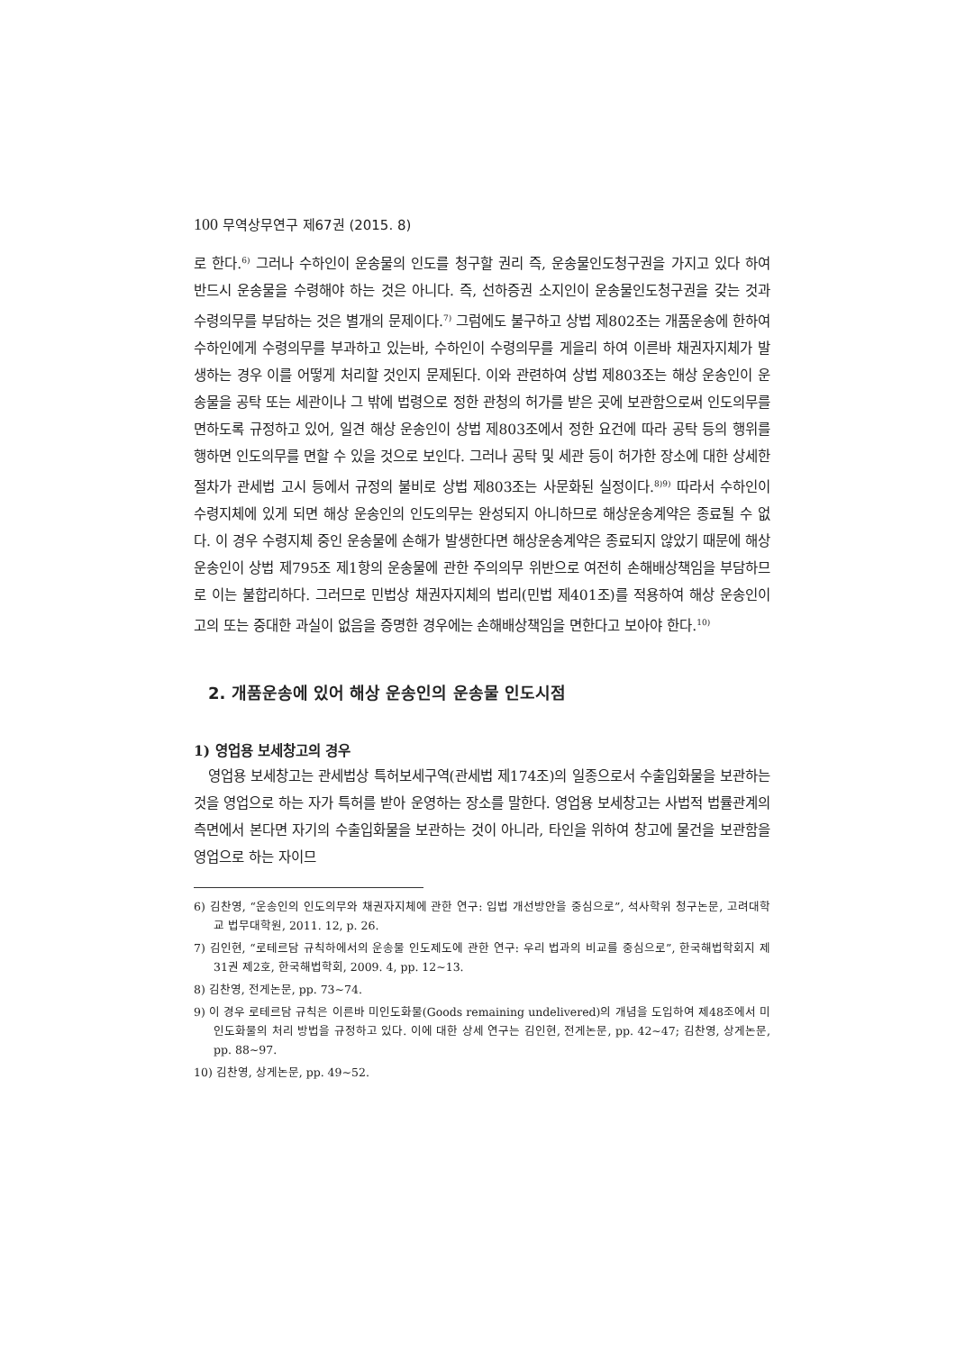100 무역상무연구 제67권 (2015. 8)
로 한다.<sup>6)</sup> 그러나 수하인이 운송물의 인도를 청구할 권리 즉, 운송물인도청구권을 가지고 있다 하여 반드시 운송물을 수령해야 하는 것은 아니다. 즉, 선하증권 소지인이 운송물인도청구권을 갖는 것과 수령의무를 부담하는 것은 별개의 문제이다.<sup>7)</sup> 그럼에도 불구하고 상법 제802조는 개품운송에 한하여 수하인에게 수령의무를 부과하고 있는바, 수하인이 수령의무를 게을리 하여 이른바 채권자지체가 발생하는 경우 이를 어떻게 처리할 것인지 문제된다. 이와 관련하여 상법 제803조는 해상 운송인이 운송물을 공탁 또는 세관이나 그 밖에 법령으로 정한 관청의 허가를 받은 곳에 보관함으로써 인도의무를 면하도록 규정하고 있어, 일견 해상 운송인이 상법 제803조에서 정한 요건에 따라 공탁 등의 행위를 행하면 인도의무를 면할 수 있을 것으로 보인다. 그러나 공탁 및 세관 등이 허가한 장소에 대한 상세한 절차가 관세법 고시 등에서 규정의 불비로 상법 제803조는 사문화된 실정이다.<sup>8)9)</sup> 따라서 수하인이 수령지체에 있게 되면 해상 운송인의 인도의무는 완성되지 아니하므로 해상운송계약은 종료될 수 없다. 이 경우 수령지체 중인 운송물에 손해가 발생한다면 해상운송계약은 종료되지 않았기 때문에 해상 운송인이 상법 제795조 제1항의 운송물에 관한 주의의무 위반으로 여전히 손해배상책임을 부담하므로 이는 불합리하다. 그러므로 민법상 채권자지체의 법리(민법 제401조)를 적용하여 해상 운송인이 고의 또는 중대한 과실이 없음을 증명한 경우에는 손해배상책임을 면한다고 보아야 한다.<sup>10)</sup>
2. 개품운송에 있어 해상 운송인의 운송물 인도시점
1) 영업용 보세창고의 경우
영업용 보세창고는 관세법상 특허보세구역(관세법 제174조)의 일종으로서 수출입화물을 보관하는 것을 영업으로 하는 자가 특허를 받아 운영하는 장소를 말한다. 영업용 보세창고는 사법적 법률관계의 측면에서 본다면 자기의 수출입화물을 보관하는 것이 아니라, 타인을 위하여 창고에 물건을 보관함을 영업으로 하는 자이므
6) 김찬영, “운송인의 인도의무와 채권자지체에 관한 연구: 입법 개선방안을 중심으로”, 석사학위 청구논문, 고려대학교 법무대학원, 2011. 12, p. 26.
7) 김인현, “로테르담 규칙하에서의 운송물 인도제도에 관한 연구: 우리 법과의 비교를 중심으로”, 한국해법학회지 제31권 제2호, 한국해법학회, 2009. 4, pp. 12~13.
8) 김찬영, 전게논문, pp. 73~74.
9) 이 경우 로테르담 규칙은 이른바 미인도화물(Goods remaining undelivered)의 개념을 도입하여 제48조에서 미인도화물의 처리 방법을 규정하고 있다. 이에 대한 상세 연구는 김인현, 전게논문, pp. 42~47; 김찬영, 상게논문, pp. 88~97.
10) 김찬영, 상게논문, pp. 49~52.